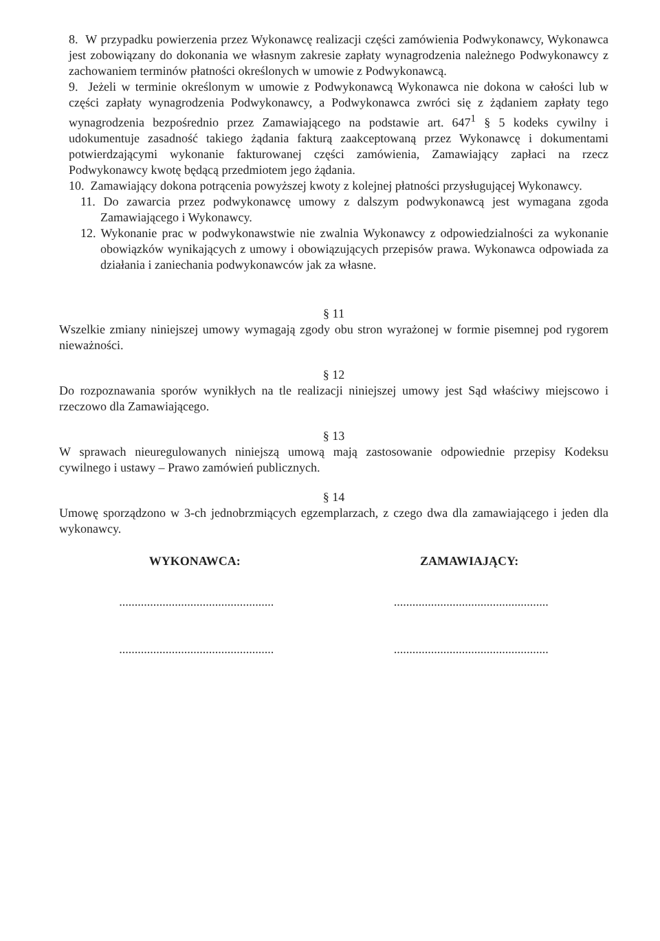8. W przypadku powierzenia przez Wykonawcę realizacji części zamówienia Podwykonawcy, Wykonawca jest zobowiązany do dokonania we własnym zakresie zapłaty wynagrodzenia należnego Podwykonawcy z zachowaniem terminów płatności określonych w umowie z Podwykonawcą.
9. Jeżeli w terminie określonym w umowie z Podwykonawcą Wykonawca nie dokona w całości lub w części zapłaty wynagrodzenia Podwykonawcy, a Podwykonawca zwróci się z żądaniem zapłaty tego wynagrodzenia bezpośrednio przez Zamawiającego na podstawie art. 647<sup>1</sup> § 5 kodeks cywilny i udokumentuje zasadność takiego żądania fakturą zaakceptowaną przez Wykonawcę i dokumentami potwierdzającymi wykonanie fakturowanej części zamówienia, Zamawiający zapłaci na rzecz Podwykonawcy kwotę będącą przedmiotem jego żądania.
10. Zamawiający dokona potrącenia powyższej kwoty z kolejnej płatności przysługującej Wykonawcy.
11. Do zawarcia przez podwykonawcę umowy z dalszym podwykonawcą jest wymagana zgoda Zamawiającego i Wykonawcy.
12. Wykonanie prac w podwykonawstwie nie zwalnia Wykonawcy z odpowiedzialności za wykonanie obowiązków wynikających z umowy i obowiązujących przepisów prawa. Wykonawca odpowiada za działania i zaniechania podwykonawców jak za własne.
§ 11
Wszelkie zmiany niniejszej umowy wymagają zgody obu stron wyrażonej w formie pisemnej pod rygorem nieważności.
§ 12
Do rozpoznawania sporów wynikłych na tle realizacji niniejszej umowy jest Sąd właściwy miejscowo i rzeczowo dla Zamawiającego.
§ 13
W sprawach nieuregulowanych niniejszą umową mają zastosowanie odpowiednie przepisy Kodeksu cywilnego i ustawy – Prawo zamówień publicznych.
§ 14
Umowę sporządzono w 3-ch jednobrzmiących egzemplarzach, z czego dwa dla zamawiającego i jeden dla wykonawcy.
WYKONAWCA: ZAMAWIAJĄCY:
.................................................. ..................................................
.................................................. ..................................................